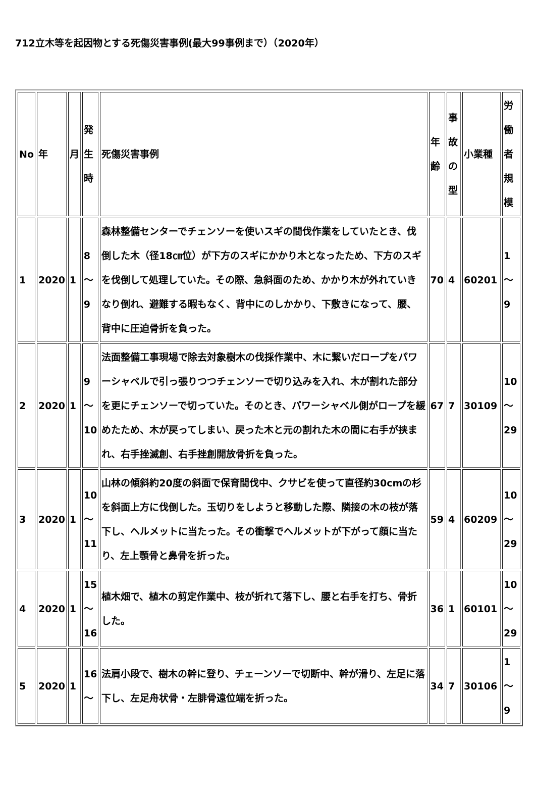712立木等を起因物とする死傷災害事例(最大99事例まで）（2020年）
| No | 年 | 月 | 発生時 | 死傷災害事例 | 年齢 | 事故の型 | 小業種 | 労働者規模 |
| --- | --- | --- | --- | --- | --- | --- | --- | --- |
| 1 | 2020 | 1 | 8～9 | 森林整備センターでチェンソーを使いスギの間伐作業をしていたとき、伐倒した木（径18㎝位）が下方のスギにかかり木となったため、下方のスギを伐倒して処理していた。その際、急斜面のため、かかり木が外れていきなり倒れ、避難する暇もなく、背中にのしかかり、下敷きになって、腰、背中に圧迫骨折を負った。 | 70 | 4 | 60201 | 1～9 |
| 2 | 2020 | 1 | 9～10 | 法面整備工事現場で除去対象樹木の伐採作業中、木に繋いだロープをパワーシャベルで引っ張りつつチェンソーで切り込みを入れ、木が割れた部分を更にチェンソーで切っていた。そのとき、パワーシャベル側がロープを緩めたため、木が戻ってしまい、戻った木と元の割れた木の間に右手が挟まれ、右手挫滅創、右手挫創開放骨折を負った。 | 67 | 7 | 30109 | 10～29 |
| 3 | 2020 | 1 | 10～11 | 山林の傾斜約20度の斜面で保育間伐中、クサビを使って直径約30cmの杉を斜面上方に伐倒した。玉切りをしようと移動した際、隣接の木の枝が落下し、ヘルメットに当たった。その衝撃でヘルメットが下がって顔に当たり、左上顎骨と鼻骨を折った。 | 59 | 4 | 60209 | 10～29 |
| 4 | 2020 | 1 | 15～16 | 植木畑で、植木の剪定作業中、枝が折れて落下し、腰と右手を打ち、骨折した。 | 36 | 1 | 60101 | 10～29 |
| 5 | 2020 | 1 | 16～ | 法肩小段で、樹木の幹に登り、チェーンソーで切断中、幹が滑り、左足に落下し、左足舟状骨・左腓骨遠位端を折った。 | 34 | 7 | 30106 | 1～9 |